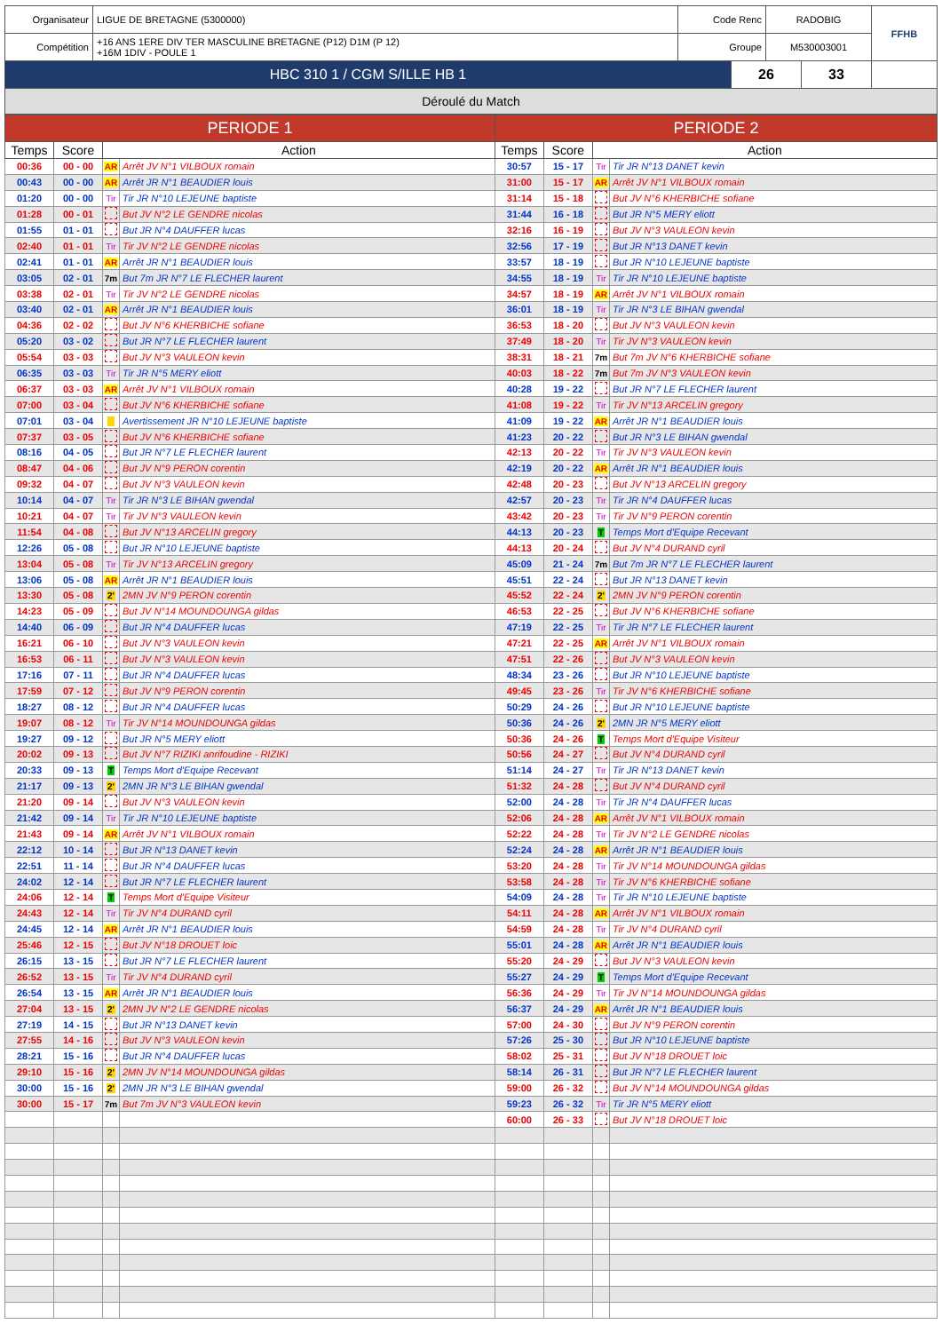| Organisateur | LIGUE DE BRETAGNE (5300000) | Code Renc | RADOBIG | FFHB |
| Compétition | +16 ANS 1ERE DIV TER MASCULINE BRETAGNE (P12) D1M (P 12) +16M 1DIV - POULE 1 | Groupe | M530003001 | |
| HBC 310 1 / CGM S/ILLE HB 1 | 26 | 33 | |
Déroulé du Match
| PERIODE 1 | | | | PERIODE 2 | | | |
| --- | --- | --- | --- | --- | --- | --- | --- |
| Temps | Score | Action | | Temps | Score | Action | |
| 00:36 | 00 - 00 | AR | Arrêt JV N°1 VILBOUX romain | 30:57 | 15 - 17 | Tir | Tir JR N°13 DANET kevin |
| 00:43 | 00 - 00 | AR | Arrêt JR N°1 BEAUDIER louis | 31:00 | 15 - 17 | AR | Arrêt JV N°1 VILBOUX romain |
| 01:20 | 00 - 00 | Tir | Tir JR N°10 LEJEUNE baptiste | 31:14 | 15 - 18 | | But JV N°6 KHERBICHE sofiane |
| 01:28 | 00 - 01 | | But JV N°2 LE GENDRE nicolas | 31:44 | 16 - 18 | | But JR N°5 MERY eliott |
| 01:55 | 01 - 01 | | But JR N°4 DAUFFER lucas | 32:16 | 16 - 19 | | But JV N°3 VAULEON kevin |
| 02:40 | 01 - 01 | Tir | Tir JV N°2 LE GENDRE nicolas | 32:56 | 17 - 19 | | But JR N°13 DANET kevin |
| 02:41 | 01 - 01 | AR | Arrêt JR N°1 BEAUDIER louis | 33:57 | 18 - 19 | | But JR N°10 LEJEUNE baptiste |
| 03:05 | 02 - 01 | 7m | But 7m JR N°7 LE FLECHER laurent | 34:55 | 18 - 19 | Tir | Tir JR N°10 LEJEUNE baptiste |
| 03:38 | 02 - 01 | Tir | Tir JV N°2 LE GENDRE nicolas | 34:57 | 18 - 19 | AR | Arrêt JV N°1 VILBOUX romain |
| 03:40 | 02 - 01 | AR | Arrêt JR N°1 BEAUDIER louis | 36:01 | 18 - 19 | Tir | Tir JR N°3 LE BIHAN gwendal |
| 04:36 | 02 - 02 | | But JV N°6 KHERBICHE sofiane | 36:53 | 18 - 20 | | But JV N°3 VAULEON kevin |
| 05:20 | 03 - 02 | | But JR N°7 LE FLECHER laurent | 37:49 | 18 - 20 | Tir | Tir JV N°3 VAULEON kevin |
| 05:54 | 03 - 03 | | But JV N°3 VAULEON kevin | 38:31 | 18 - 21 | 7m | But 7m JV N°6 KHERBICHE sofiane |
| 06:35 | 03 - 03 | Tir | Tir JR N°5 MERY eliott | 40:03 | 18 - 22 | 7m | But 7m JV N°3 VAULEON kevin |
| 06:37 | 03 - 03 | AR | Arrêt JV N°1 VILBOUX romain | 40:28 | 19 - 22 | | But JR N°7 LE FLECHER laurent |
| 07:00 | 03 - 04 | | But JV N°6 KHERBICHE sofiane | 41:08 | 19 - 22 | Tir | Tir JV N°13 ARCELIN gregory |
| 07:01 | 03 - 04 | | Avertissement JR N°10 LEJEUNE baptiste | 41:09 | 19 - 22 | AR | Arrêt JR N°1 BEAUDIER louis |
| 07:37 | 03 - 05 | | But JV N°6 KHERBICHE sofiane | 41:23 | 20 - 22 | | But JR N°3 LE BIHAN gwendal |
| 08:16 | 04 - 05 | | But JR N°7 LE FLECHER laurent | 42:13 | 20 - 22 | Tir | Tir JV N°3 VAULEON kevin |
| 08:47 | 04 - 06 | | But JV N°9 PERON corentin | 42:19 | 20 - 22 | AR | Arrêt JR N°1 BEAUDIER louis |
| 09:32 | 04 - 07 | | But JV N°3 VAULEON kevin | 42:48 | 20 - 23 | | But JV N°13 ARCELIN gregory |
| 10:14 | 04 - 07 | Tir | Tir JR N°3 LE BIHAN gwendal | 42:57 | 20 - 23 | Tir | Tir JR N°4 DAUFFER lucas |
| 10:21 | 04 - 07 | Tir | Tir JV N°3 VAULEON kevin | 43:42 | 20 - 23 | Tir | Tir JV N°9 PERON corentin |
| 11:54 | 04 - 08 | | But JV N°13 ARCELIN gregory | 44:13 | 20 - 23 | T | Temps Mort d'Equipe Recevant |
| 12:26 | 05 - 08 | | But JR N°10 LEJEUNE baptiste | 44:13 | 20 - 24 | | But JV N°4 DURAND cyril |
| 13:04 | 05 - 08 | Tir | Tir JV N°13 ARCELIN gregory | 45:09 | 21 - 24 | 7m | But 7m JR N°7 LE FLECHER laurent |
| 13:06 | 05 - 08 | AR | Arrêt JR N°1 BEAUDIER louis | 45:51 | 22 - 24 | | But JR N°13 DANET kevin |
| 13:30 | 05 - 08 | 2' | 2MN JV N°9 PERON corentin | 45:52 | 22 - 24 | 2' | 2MN JV N°9 PERON corentin |
| 14:23 | 05 - 09 | | But JV N°14 MOUNDOUNGA gildas | 46:53 | 22 - 25 | | But JV N°6 KHERBICHE sofiane |
| 14:40 | 06 - 09 | | But JR N°4 DAUFFER lucas | 47:19 | 22 - 25 | Tir | Tir JR N°7 LE FLECHER laurent |
| 16:21 | 06 - 10 | | But JV N°3 VAULEON kevin | 47:21 | 22 - 25 | AR | Arrêt JV N°1 VILBOUX romain |
| 16:53 | 06 - 11 | | But JV N°3 VAULEON kevin | 47:51 | 22 - 26 | | But JV N°3 VAULEON kevin |
| 17:16 | 07 - 11 | | But JR N°4 DAUFFER lucas | 48:34 | 23 - 26 | | But JR N°10 LEJEUNE baptiste |
| 17:59 | 07 - 12 | | But JV N°9 PERON corentin | 49:45 | 23 - 26 | Tir | Tir JV N°6 KHERBICHE sofiane |
| 18:27 | 08 - 12 | | But JR N°4 DAUFFER lucas | 50:29 | 24 - 26 | | But JR N°10 LEJEUNE baptiste |
| 19:07 | 08 - 12 | Tir | Tir JV N°14 MOUNDOUNGA gildas | 50:36 | 24 - 26 | 2' | 2MN JR N°5 MERY eliott |
| 19:27 | 09 - 12 | | But JR N°5 MERY eliott | 50:36 | 24 - 26 | T | Temps Mort d'Equipe Visiteur |
| 20:02 | 09 - 13 | | But JV N°7 RIZIKI anrifoudine - RIZIKI | 50:56 | 24 - 27 | | But JV N°4 DURAND cyril |
| 20:33 | 09 - 13 | T | Temps Mort d'Equipe Recevant | 51:14 | 24 - 27 | Tir | Tir JR N°13 DANET kevin |
| 21:17 | 09 - 13 | 2' | 2MN JR N°3 LE BIHAN gwendal | 51:32 | 24 - 28 | | But JV N°4 DURAND cyril |
| 21:20 | 09 - 14 | | But JV N°3 VAULEON kevin | 52:00 | 24 - 28 | Tir | Tir JR N°4 DAUFFER lucas |
| 21:42 | 09 - 14 | Tir | Tir JR N°10 LEJEUNE baptiste | 52:06 | 24 - 28 | AR | Arrêt JV N°1 VILBOUX romain |
| 21:43 | 09 - 14 | AR | Arrêt JV N°1 VILBOUX romain | 52:22 | 24 - 28 | Tir | Tir JV N°2 LE GENDRE nicolas |
| 22:12 | 10 - 14 | | But JR N°13 DANET kevin | 52:24 | 24 - 28 | AR | Arrêt JR N°1 BEAUDIER louis |
| 22:51 | 11 - 14 | | But JR N°4 DAUFFER lucas | 53:20 | 24 - 28 | Tir | Tir JV N°14 MOUNDOUNGA gildas |
| 24:02 | 12 - 14 | | But JR N°7 LE FLECHER laurent | 53:58 | 24 - 28 | Tir | Tir JV N°6 KHERBICHE sofiane |
| 24:06 | 12 - 14 | T | Temps Mort d'Equipe Visiteur | 54:09 | 24 - 28 | Tir | Tir JR N°10 LEJEUNE baptiste |
| 24:43 | 12 - 14 | Tir | Tir JV N°4 DURAND cyril | 54:11 | 24 - 28 | AR | Arrêt JV N°1 VILBOUX romain |
| 24:45 | 12 - 14 | AR | Arrêt JR N°1 BEAUDIER louis | 54:59 | 24 - 28 | Tir | Tir JV N°4 DURAND cyril |
| 25:46 | 12 - 15 | | But JV N°18 DROUET loic | 55:01 | 24 - 28 | AR | Arrêt JR N°1 BEAUDIER louis |
| 26:15 | 13 - 15 | | But JR N°7 LE FLECHER laurent | 55:20 | 24 - 29 | | But JV N°3 VAULEON kevin |
| 26:52 | 13 - 15 | Tir | Tir JV N°4 DURAND cyril | 55:27 | 24 - 29 | T | Temps Mort d'Equipe Recevant |
| 26:54 | 13 - 15 | AR | Arrêt JR N°1 BEAUDIER louis | 56:36 | 24 - 29 | Tir | Tir JV N°14 MOUNDOUNGA gildas |
| 27:04 | 13 - 15 | 2' | 2MN JV N°2 LE GENDRE nicolas | 56:37 | 24 - 29 | AR | Arrêt JR N°1 BEAUDIER louis |
| 27:19 | 14 - 15 | | But JR N°13 DANET kevin | 57:00 | 24 - 30 | | But JV N°9 PERON corentin |
| 27:55 | 14 - 16 | | But JV N°3 VAULEON kevin | 57:26 | 25 - 30 | | But JR N°10 LEJEUNE baptiste |
| 28:21 | 15 - 16 | | But JR N°4 DAUFFER lucas | 58:02 | 25 - 31 | | But JV N°18 DROUET loic |
| 29:10 | 15 - 16 | 2' | 2MN JV N°14 MOUNDOUNGA gildas | 58:14 | 26 - 31 | | But JR N°7 LE FLECHER laurent |
| 30:00 | 15 - 16 | 2' | 2MN JR N°3 LE BIHAN gwendal | 59:00 | 26 - 32 | | But JV N°14 MOUNDOUNGA gildas |
| 30:00 | 15 - 17 | 7m | But 7m JV N°3 VAULEON kevin | 59:23 | 26 - 32 | Tir | Tir JR N°5 MERY eliott |
| | | | | 60:00 | 26 - 33 | | But JV N°18 DROUET loic |